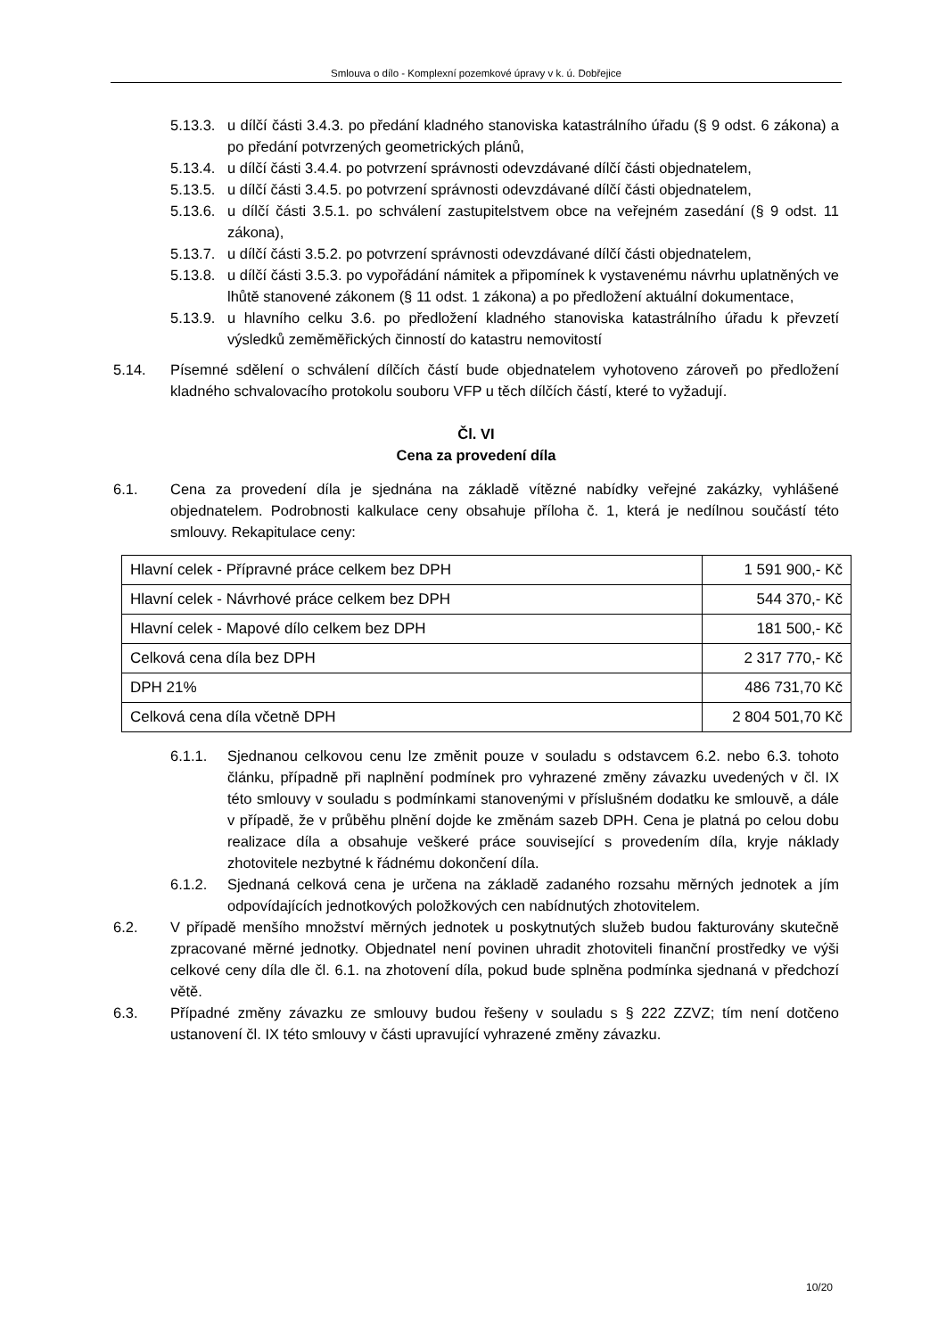Smlouva o dílo - Komplexní pozemkové úpravy v k. ú. Dobřejice
5.13.3. u dílčí části 3.4.3. po předání kladného stanoviska katastrálního úřadu (§ 9 odst. 6 zákona) a po předání potvrzených geometrických plánů,
5.13.4. u dílčí části 3.4.4. po potvrzení správnosti odevzdávané dílčí části objednatelem,
5.13.5. u dílčí části 3.4.5. po potvrzení správnosti odevzdávané dílčí části objednatelem,
5.13.6. u dílčí části 3.5.1. po schválení zastupitelstvem obce na veřejném zasedání (§ 9 odst. 11 zákona),
5.13.7. u dílčí části 3.5.2. po potvrzení správnosti odevzdávané dílčí části objednatelem,
5.13.8. u dílčí části 3.5.3. po vypořádání námitek a připomínek k vystavenému návrhu uplatněných ve lhůtě stanovené zákonem (§ 11 odst. 1 zákona) a po předložení aktuální dokumentace,
5.13.9. u hlavního celku 3.6. po předložení kladného stanoviska katastrálního úřadu k převzetí výsledků zeměměřických činností do katastru nemovitostí
5.14. Písemné sdělení o schválení dílčích částí bude objednatelem vyhotoveno zároveň po předložení kladného schvalovacího protokolu souboru VFP u těch dílčích částí, které to vyžadují.
Čl. VI
Cena za provedení díla
6.1. Cena za provedení díla je sjednána na základě vítězné nabídky veřejné zakázky, vyhlášené objednatelem. Podrobnosti kalkulace ceny obsahuje příloha č. 1, která je nedílnou součástí této smlouvy. Rekapitulace ceny:
| Hlavní celek - Přípravné práce celkem bez DPH | 1 591 900,- Kč |
| Hlavní celek - Návrhové práce celkem bez DPH | 544 370,- Kč |
| Hlavní celek - Mapové dílo celkem bez DPH | 181 500,- Kč |
| Celková cena díla bez DPH | 2 317 770,- Kč |
| DPH 21% | 486 731,70 Kč |
| Celková cena díla včetně DPH | 2 804 501,70 Kč |
6.1.1. Sjednanou celkovou cenu lze změnit pouze v souladu s odstavcem 6.2. nebo 6.3. tohoto článku, případně při naplnění podmínek pro vyhrazené změny závazku uvedených v čl. IX této smlouvy v souladu s podmínkami stanovenými v příslušném dodatku ke smlouvě, a dále v případě, že v průběhu plnění dojde ke změnám sazeb DPH. Cena je platná po celou dobu realizace díla a obsahuje veškeré práce související s provedením díla, kryje náklady zhotovitele nezbytné k řádnému dokončení díla.
6.1.2. Sjednaná celková cena je určena na základě zadaného rozsahu měrných jednotek a jím odpovídajících jednotkových položkových cen nabídnutých zhotovitelem.
6.2. V případě menšího množství měrných jednotek u poskytnutých služeb budou fakturovány skutečně zpracované měrné jednotky. Objednatel není povinen uhradit zhotoviteli finanční prostředky ve výši celkové ceny díla dle čl. 6.1. na zhotovení díla, pokud bude splněna podmínka sjednaná v předchozí větě.
6.3. Případné změny závazku ze smlouvy budou řešeny v souladu s § 222 ZZVZ; tím není dotčeno ustanovení čl. IX této smlouvy v části upravující vyhrazené změny závazku.
10/20